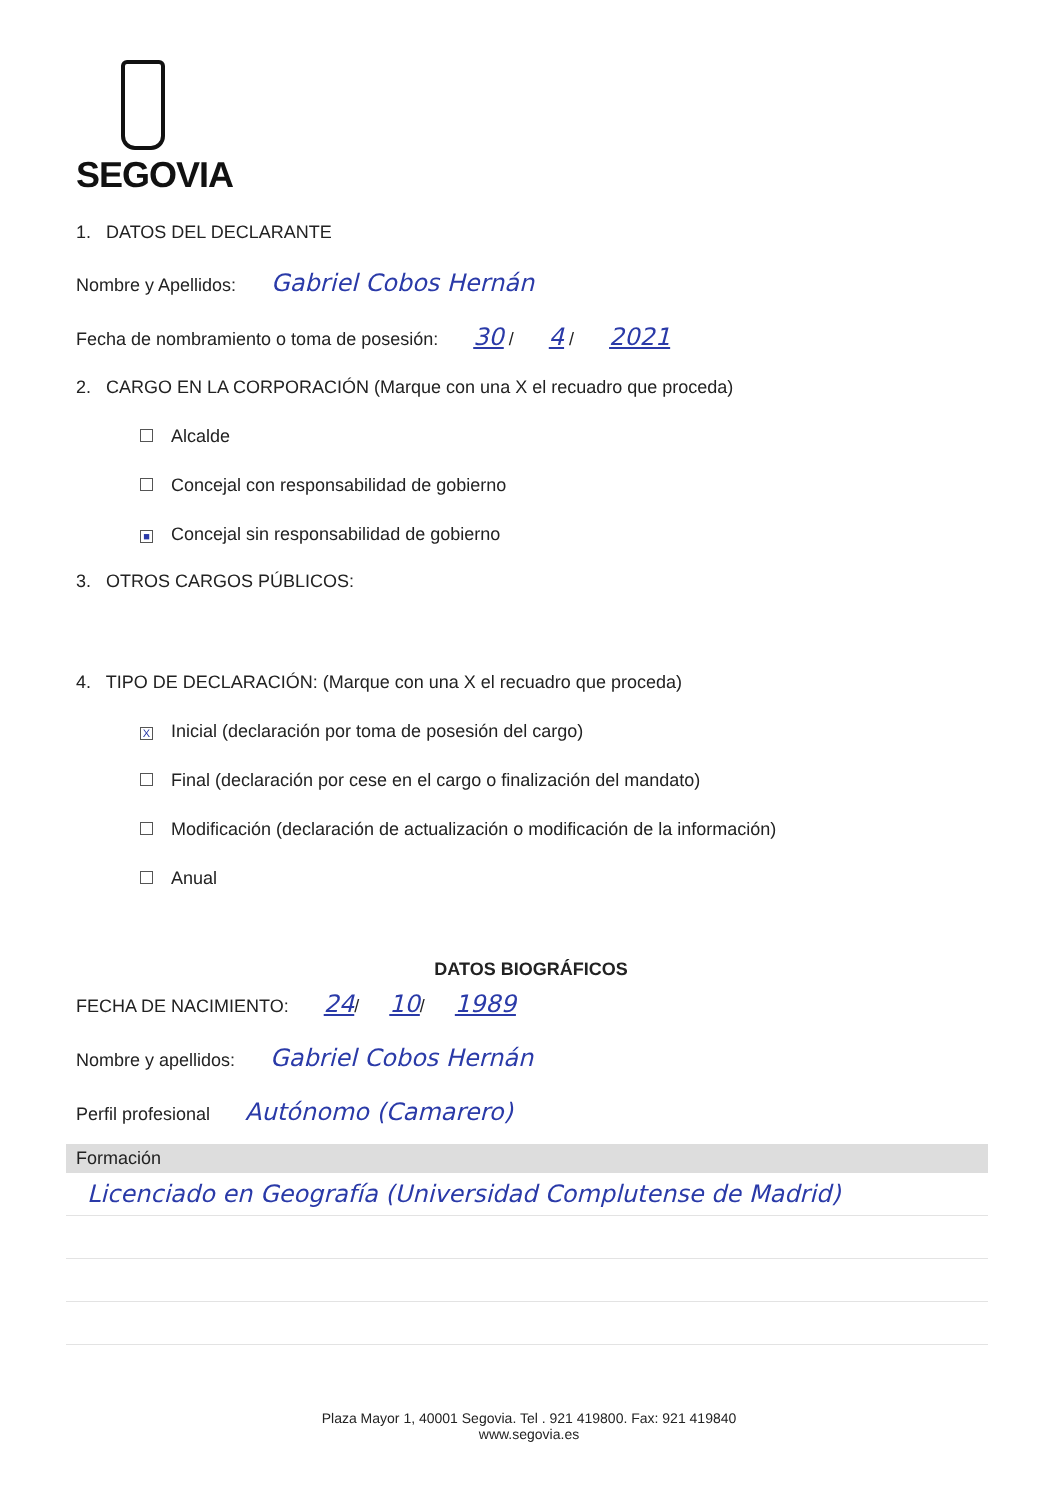SEGOVIA
1. DATOS DEL DECLARANTE
Nombre y Apellidos: Gabriel Cobos Hernán
Fecha de nombramiento o toma de posesión: 30 / 4 / 2021
2. CARGO EN LA CORPORACIÓN (Marque con una X el recuadro que proceda)
Alcalde
Concejal con responsabilidad de gobierno
■ Concejal sin responsabilidad de gobierno
3. OTROS CARGOS PÚBLICOS:
4. TIPO DE DECLARACIÓN: (Marque con una X el recuadro que proceda)
X Inicial (declaración por toma de posesión del cargo)
Final (declaración por cese en el cargo o finalización del mandato)
Modificación (declaración de actualización o modificación de la información)
Anual
DATOS BIOGRÁFICOS
FECHA DE NACIMIENTO: 24/ 10/ 1989
Nombre y apellidos: Gabriel Cobos Hernán
Perfil profesional Autónomo (Camarero)
| Formación |
| --- |
| Licenciado en Geografía (Universidad Complutense de Madrid) |
Plaza Mayor 1, 40001 Segovia. Tel . 921 419800. Fax: 921 419840
www.segovia.es